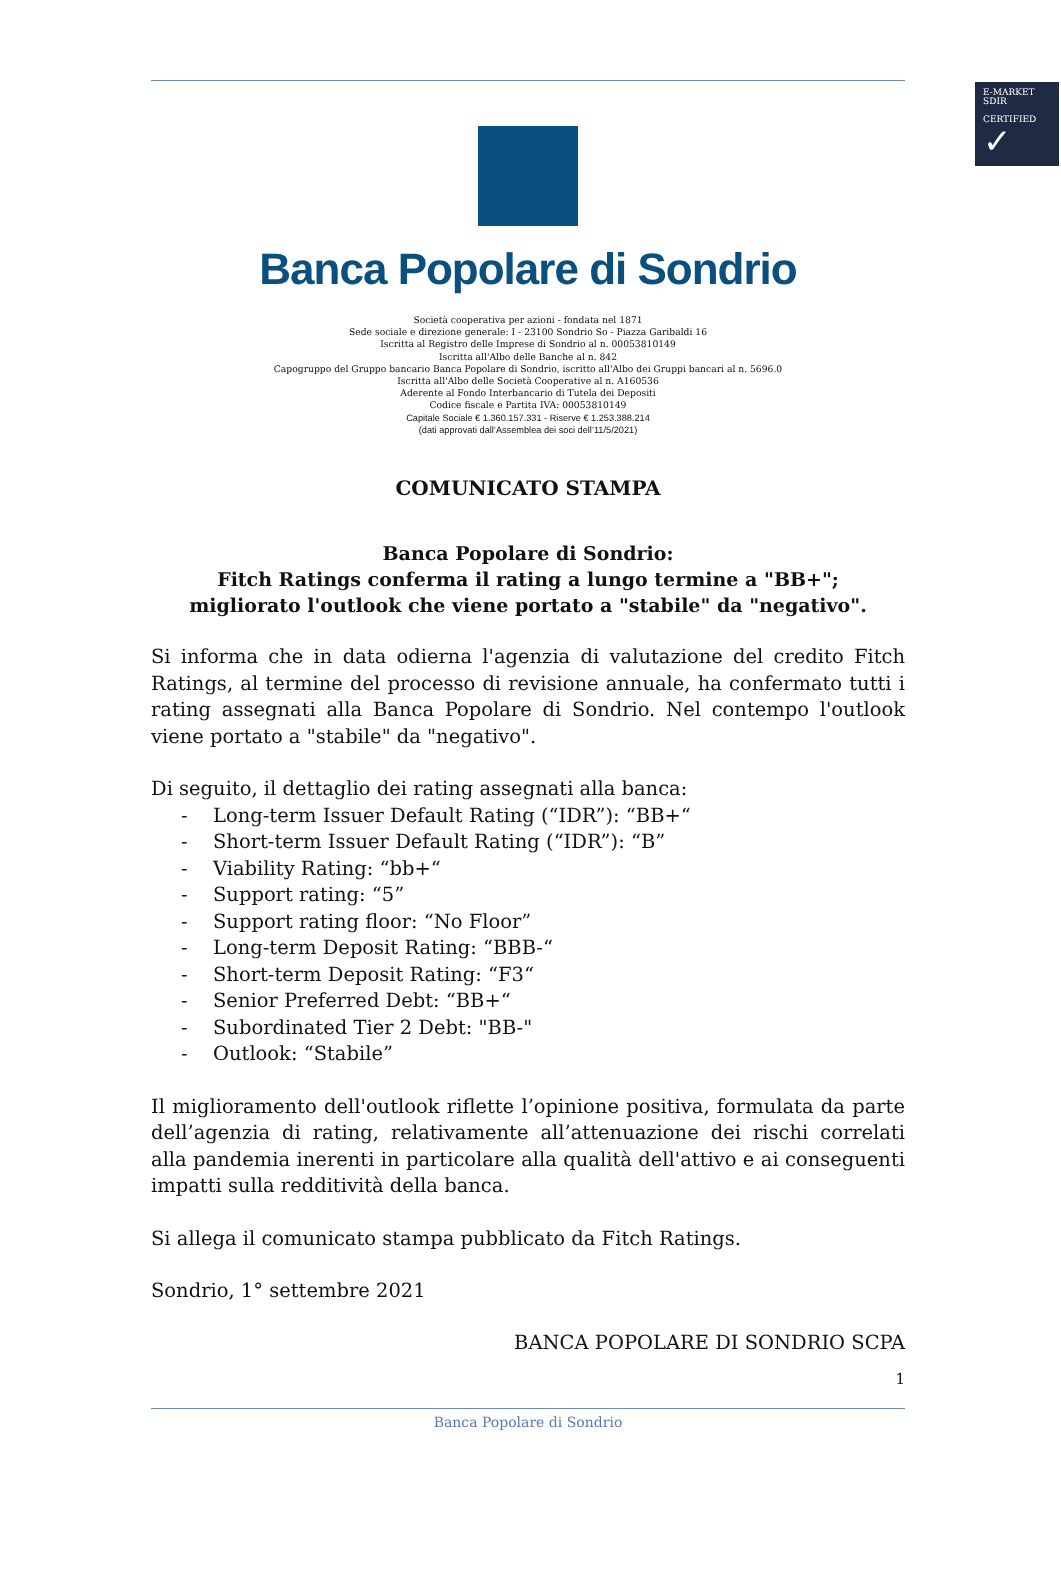E-MARKET
SDIR
CERTIFIED
✓
Banca Popolare di Sondrio
Società cooperativa per azioni - fondata nel 1871
Sede sociale e direzione generale: I - 23100 Sondrio So - Piazza Garibaldi 16
Iscritta al Registro delle Imprese di Sondrio al n. 00053810149
Iscritta all'Albo delle Banche al n. 842
Capogruppo del Gruppo bancario Banca Popolare di Sondrio, iscritto all'Albo dei Gruppi bancari al n. 5696.0
Iscritta all'Albo delle Società Cooperative al n. A160536
Aderente al Fondo Interbancario di Tutela dei Depositi
Codice fiscale e Partita IVA: 00053810149
Capitale Sociale € 1.360.157.331 - Riserve € 1.253.388.214
(dati approvati dall’Assemblea dei soci dell’11/5/2021)
COMUNICATO STAMPA
Banca Popolare di Sondrio:
Fitch Ratings conferma il rating a lungo termine a "BB+";
migliorato l'outlook che viene portato a "stabile" da "negativo".
Si informa che in data odierna l'agenzia di valutazione del credito Fitch Ratings, al termine del processo di revisione annuale, ha confermato tutti i rating assegnati alla Banca Popolare di Sondrio. Nel contempo l'outlook viene portato a "stabile" da "negativo".
Di seguito, il dettaglio dei rating assegnati alla banca:
- Long-term Issuer Default Rating (“IDR”): “BB+“
- Short-term Issuer Default Rating (“IDR”): “B”
- Viability Rating: “bb+“
- Support rating: “5”
- Support rating floor: “No Floor”
- Long-term Deposit Rating: “BBB-“
- Short-term Deposit Rating: “F3“
- Senior Preferred Debt: “BB+“
- Subordinated Tier 2 Debt: "BB-"
- Outlook: “Stabile”
Il miglioramento dell'outlook riflette l’opinione positiva, formulata da parte dell’agenzia di rating, relativamente all’attenuazione dei rischi correlati alla pandemia inerenti in particolare alla qualità dell'attivo e ai conseguenti impatti sulla redditività della banca.
Si allega il comunicato stampa pubblicato da Fitch Ratings.
Sondrio, 1° settembre 2021
BANCA POPOLARE DI SONDRIO SCPA
1
Banca Popolare di Sondrio